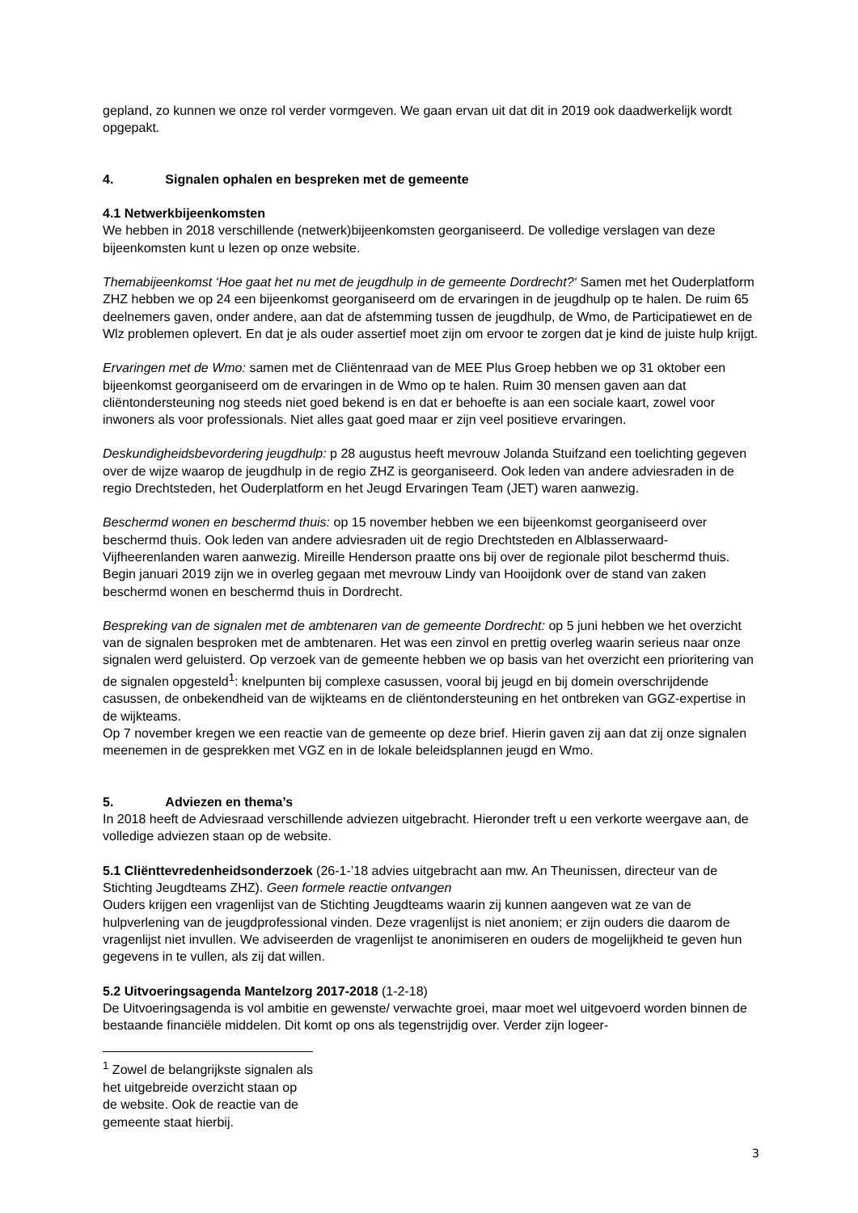gepland, zo kunnen we onze rol verder vormgeven. We gaan ervan uit dat dit in 2019 ook daadwerkelijk wordt opgepakt.
4. Signalen ophalen en bespreken met de gemeente
4.1 Netwerkbijeenkomsten
We hebben in 2018 verschillende (netwerk)bijeenkomsten georganiseerd. De volledige verslagen van deze bijeenkomsten kunt u lezen op onze website.
Themabijeenkomst ‘Hoe gaat het nu met de jeugdhulp in de gemeente Dordrecht?‘ Samen met het Ouderplatform ZHZ hebben we op 24 een bijeenkomst georganiseerd om de ervaringen in de jeugdhulp op te halen. De ruim 65 deelnemers gaven, onder andere, aan dat de afstemming tussen de jeugdhulp, de Wmo, de Participatiewet en de Wlz problemen oplevert. En dat je als ouder assertief moet zijn om ervoor te zorgen dat je kind de juiste hulp krijgt.
Ervaringen met de Wmo: samen met de Cliëntenraad van de MEE Plus Groep hebben we op 31 oktober een bijeenkomst georganiseerd om de ervaringen in de Wmo op te halen. Ruim 30 mensen gaven aan dat cliëntondersteuning nog steeds niet goed bekend is en dat er behoefte is aan een sociale kaart, zowel voor inwoners als voor professionals. Niet alles gaat goed maar er zijn veel positieve ervaringen.
Deskundigheidsbevordering jeugdhulp: p 28 augustus heeft mevrouw Jolanda Stuifzand een toelichting gegeven over de wijze waarop de jeugdhulp in de regio ZHZ is georganiseerd. Ook leden van andere adviesraden in de regio Drechtsteden, het Ouderplatform en het Jeugd Ervaringen Team (JET) waren aanwezig.
Beschermd wonen en beschermd thuis: op 15 november hebben we een bijeenkomst georganiseerd over beschermd thuis. Ook leden van andere adviesraden uit de regio Drechtsteden en Alblasserwaard-Vijfheerenlanden waren aanwezig. Mireille Henderson praatte ons bij over de regionale pilot beschermd thuis. Begin januari 2019 zijn we in overleg gegaan met mevrouw Lindy van Hooijdonk over de stand van zaken beschermd wonen en beschermd thuis in Dordrecht.
Bespreking van de signalen met de ambtenaren van de gemeente Dordrecht: op 5 juni hebben we het overzicht van de signalen besproken met de ambtenaren. Het was een zinvol en prettig overleg waarin serieus naar onze signalen werd geluisterd. Op verzoek van de gemeente hebben we op basis van het overzicht een prioritering van de signalen opgesteld<sup>1</sup>: knelpunten bij complexe casussen, vooral bij jeugd en bij domein overschrijdende casussen, de onbekendheid van de wijkteams en de cliëntondersteuning en het ontbreken van GGZ-expertise in de wijkteams.
Op 7 november kregen we een reactie van de gemeente op deze brief. Hierin gaven zij aan dat zij onze signalen meenemen in de gesprekken met VGZ en in de lokale beleidsplannen jeugd en Wmo.
5. Adviezen en thema’s
In 2018 heeft de Adviesraad verschillende adviezen uitgebracht. Hieronder treft u een verkorte weergave aan, de volledige adviezen staan op de website.
5.1 Cliënttevredenheidsonderzoek (26-1-’18 advies uitgebracht aan mw. An Theunissen, directeur van de Stichting Jeugdteams ZHZ). Geen formele reactie ontvangen
Ouders krijgen een vragenlijst van de Stichting Jeugdteams waarin zij kunnen aangeven wat ze van de hulpverlening van de jeugdprofessional vinden. Deze vragenlijst is niet anoniem; er zijn ouders die daarom de vragenlijst niet invullen. We adviseerden de vragenlijst te anonimiseren en ouders de mogelijkheid te geven hun gegevens in te vullen, als zij dat willen.
5.2 Uitvoeringsagenda Mantelzorg 2017-2018 (1-2-18)
De Uitvoeringsagenda is vol ambitie en gewenste/ verwachte groei, maar moet wel uitgevoerd worden binnen de bestaande financiële middelen. Dit komt op ons als tegenstrijdig over. Verder zijn logeer-
<sup>1</sup> Zowel de belangrijkste signalen als het uitgebreide overzicht staan op de website. Ook de reactie van de gemeente staat hierbij.
3